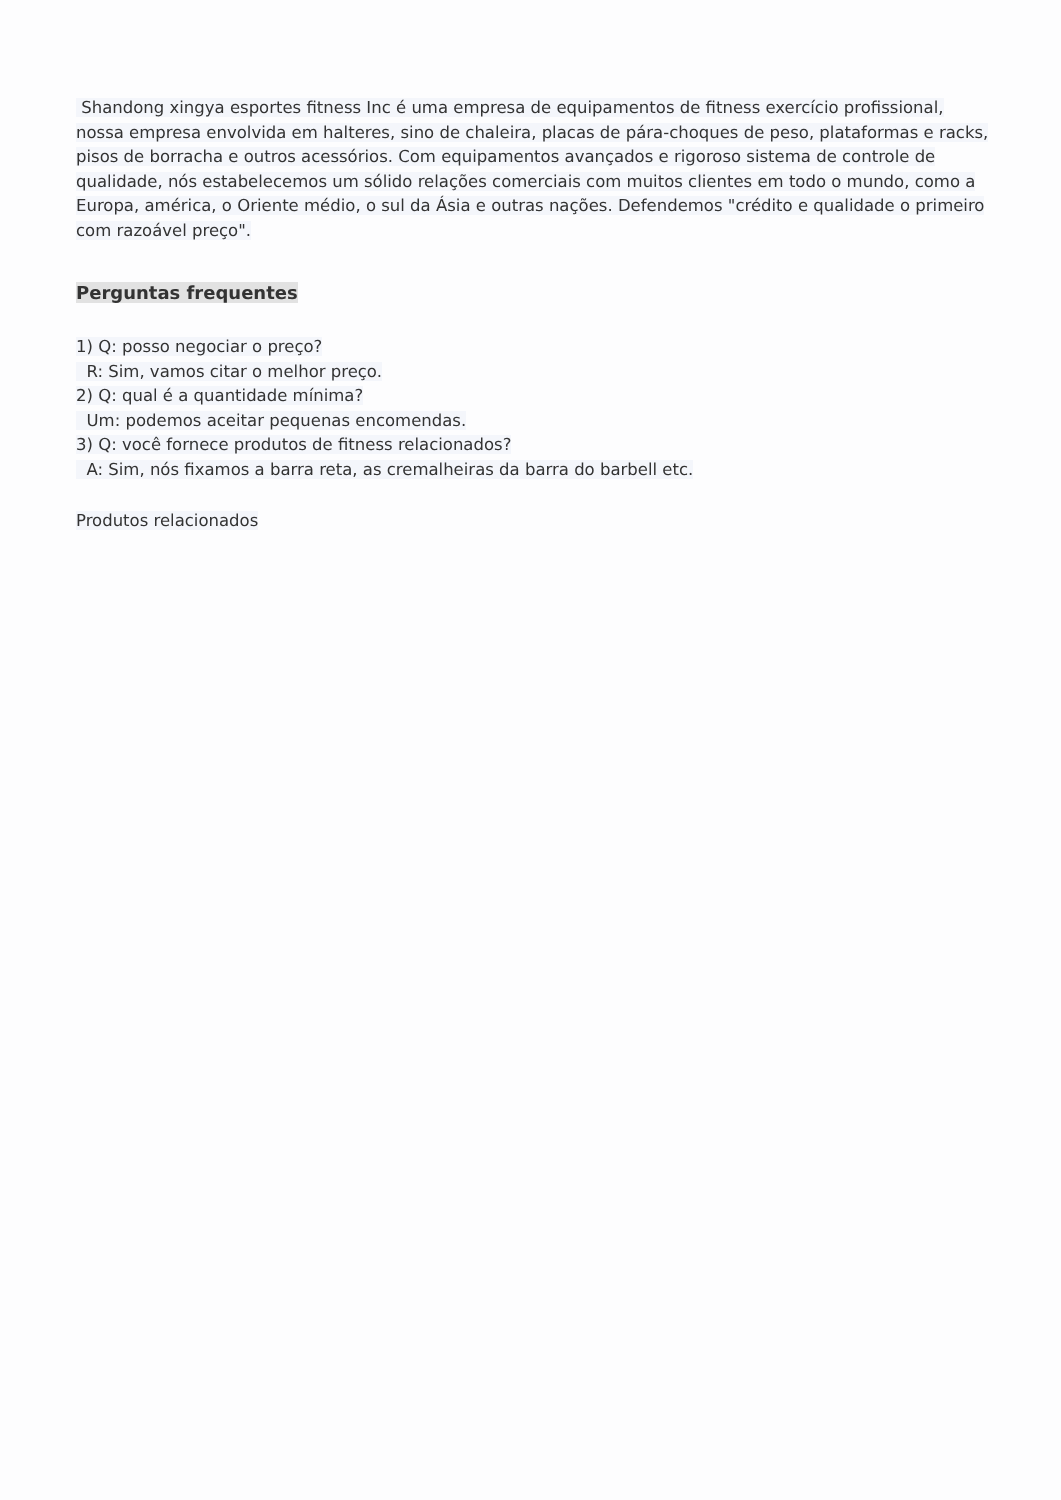Shandong xingya esportes fitness Inc é uma empresa de equipamentos de fitness exercício profissional, nossa empresa envolvida em halteres, sino de chaleira, placas de pára-choques de peso, plataformas e racks, pisos de borracha e outros acessórios. Com equipamentos avançados e rigoroso sistema de controle de qualidade, nós estabelecemos um sólido relações comerciais com muitos clientes em todo o mundo, como a Europa, américa, o Oriente médio, o sul da Ásia e outras nações. Defendemos "crédito e qualidade o primeiro com razoável preço".
Perguntas frequentes
1) Q: posso negociar o preço?
R: Sim, vamos citar o melhor preço.
2) Q: qual é a quantidade mínima?
Um: podemos aceitar pequenas encomendas.
3) Q: você fornece produtos de fitness relacionados?
A: Sim, nós fixamos a barra reta, as cremalheiras da barra do barbell etc.
Produtos relacionados